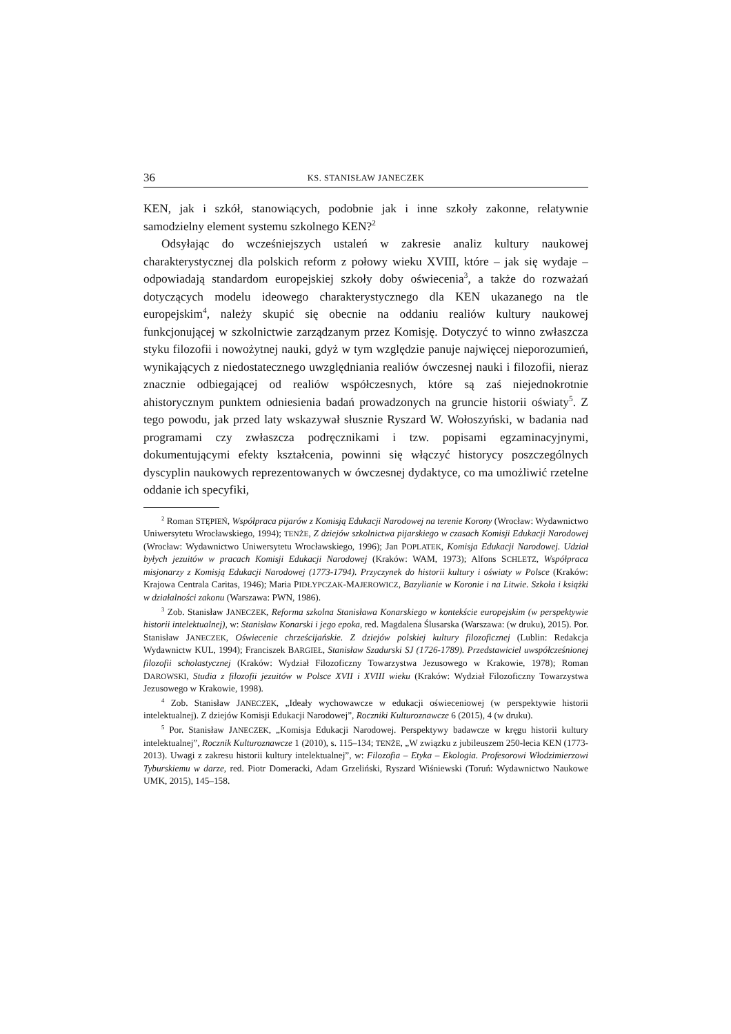36 KS. STANISŁAW JANECZEK
KEN, jak i szkół, stanowiących, podobnie jak i inne szkoły zakonne, relatywnie samodzielny element systemu szkolnego KEN?<sup>2</sup>
Odsyłając do wcześniejszych ustaleń w zakresie analiz kultury naukowej charakterystycznej dla polskich reform z połowy wieku XVIII, które – jak się wydaje – odpowiadają standardom europejskiej szkoły doby oświecenia<sup>3</sup>, a także do rozważań dotyczących modelu ideowego charakterystycznego dla KEN ukazanego na tle europejskim<sup>4</sup>, należy skupić się obecnie na oddaniu realiów kultury naukowej funkcjonującej w szkolnictwie zarządzanym przez Komisję. Dotyczyć to winno zwłaszcza styku filozofii i nowożytnej nauki, gdyż w tym względzie panuje najwięcej nieporozumień, wynikających z niedostatecznego uwzględniania realiów ówczesnej nauki i filozofii, nieraz znacznie odbiegającej od realiów współczesnych, które są zaś niejednokrotnie ahistorycznym punktem odniesienia badań prowadzonych na gruncie historii oświaty<sup>5</sup>. Z tego powodu, jak przed laty wskazywał słusznie Ryszard W. Wołoszyński, w badania nad programami czy zwłaszcza podręcznikami i tzw. popisami egzaminacyjnymi, dokumentującymi efekty kształcenia, powinni się włączyć historycy poszczególnych dyscyplin naukowych reprezentowanych w ówczesnej dydaktyce, co ma umożliwić rzetelne oddanie ich specyfiki,
<sup>2</sup> Roman STĘPIEŃ, Współpraca pijarów z Komisją Edukacji Narodowej na terenie Korony (Wrocław: Wydawnictwo Uniwersytetu Wrocławskiego, 1994); TENŻE, Z dziejów szkolnictwa pijarskiego w czasach Komisji Edukacji Narodowej (Wrocław: Wydawnictwo Uniwersytetu Wrocławskiego, 1996); Jan POPLATEK, Komisja Edukacji Narodowej. Udział byłych jezuitów w pracach Komisji Edukacji Narodowej (Kraków: WAM, 1973); Alfons SCHLETZ, Współpraca misjonarzy z Komisją Edukacji Narodowej (1773-1794). Przyczynek do historii kultury i oświaty w Polsce (Kraków: Krajowa Centrala Caritas, 1946); Maria PIDŁYPCZAK-MAJEROWICZ, Bazylianie w Koronie i na Litwie. Szkoła i książki w działalności zakonu (Warszawa: PWN, 1986).
<sup>3</sup> Zob. Stanisław JANECZEK, Reforma szkolna Stanisława Konarskiego w kontekście europejskim (w perspektywie historii intelektualnej), w: Stanisław Konarski i jego epoka, red. Magdalena Ślusarska (Warszawa: (w druku), 2015). Por. Stanisław JANECZEK, Oświecenie chrześcijańskie. Z dziejów polskiej kultury filozoficznej (Lublin: Redakcja Wydawnictw KUL, 1994); Franciszek BARGIEŁ, Stanisław Szadurski SJ (1726-1789). Przedstawiciel uwspółcześnionej filozofii scholastycznej (Kraków: Wydział Filozoficzny Towarzystwa Jezusowego w Krakowie, 1978); Roman DAROWSKI, Studia z filozofii jezuitów w Polsce XVII i XVIII wieku (Kraków: Wydział Filozoficzny Towarzystwa Jezusowego w Krakowie, 1998).
<sup>4</sup> Zob. Stanisław JANECZEK, „Ideały wychowawcze w edukacji oświeceniowej (w perspektywie historii intelektualnej). Z dziejów Komisji Edukacji Narodowej”, Roczniki Kulturoznawcze 6 (2015), 4 (w druku).
<sup>5</sup> Por. Stanisław JANECZEK, „Komisja Edukacji Narodowej. Perspektywy badawcze w kręgu historii kultury intelektualnej”, Rocznik Kulturoznawcze 1 (2010), s. 115–134; TENŻE, „W związku z jubileuszem 250-lecia KEN (1773-2013). Uwagi z zakresu historii kultury intelektualnej”, w: Filozofia – Etyka – Ekologia. Profesorowi Włodzimierzowi Tyburskiemu w darze, red. Piotr Domeracki, Adam Grzeliński, Ryszard Wiśniewski (Toruń: Wydawnictwo Naukowe UMK, 2015), 145–158.